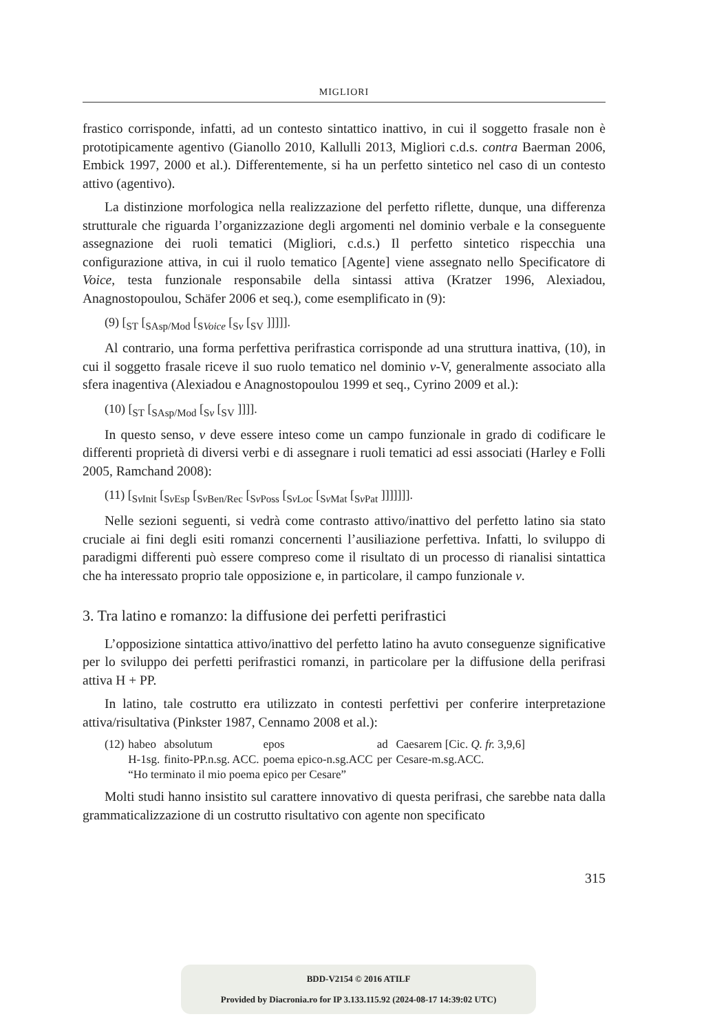MIGLIORI
frastico corrisponde, infatti, ad un contesto sintattico inattivo, in cui il soggetto frasale non è prototipicamente agentivo (Gianollo 2010, Kallulli 2013, Migliori c.d.s. contra Baerman 2006, Embick 1997, 2000 et al.). Differentemente, si ha un perfetto sintetico nel caso di un contesto attivo (agentivo).
La distinzione morfologica nella realizzazione del perfetto riflette, dunque, una differenza strutturale che riguarda l’organizzazione degli argomenti nel dominio verbale e la conseguente assegnazione dei ruoli tematici (Migliori, c.d.s.) Il perfetto sintetico rispecchia una configurazione attiva, in cui il ruolo tematico [Agente] viene assegnato nello Specificatore di Voice, testa funzionale responsabile della sintassi attiva (Kratzer 1996, Alexiadou, Anagnostopoulou, Schäfer 2006 et seq.), come esemplificato in (9):
(9) [<sub>ST</sub> [<sub>SAsp/Mod</sub> [<sub>SVoice</sub> [<sub>Sv</sub> [<sub>SV</sub> ]]]]].
Al contrario, una forma perfettiva perifrastica corrisponde ad una struttura inattiva, (10), in cui il soggetto frasale riceve il suo ruolo tematico nel dominio v-V, generalmente associato alla sfera inagentiva (Alexiadou e Anagnostopoulou 1999 et seq., Cyrino 2009 et al.):
(10) [<sub>ST</sub> [<sub>SAsp/Mod</sub> [<sub>Sv</sub> [<sub>SV</sub> ]]]].
In questo senso, v deve essere inteso come un campo funzionale in grado di codificare le differenti proprietà di diversi verbi e di assegnare i ruoli tematici ad essi associati (Harley e Folli 2005, Ramchand 2008):
(11) [<sub>Sv Init</sub> [<sub>Sv Esp</sub> [<sub>Sv Ben/Rec</sub> [<sub>Sv Poss</sub> [<sub>Sv Loc</sub> [<sub>Sv Mat</sub> [<sub>Sv Pat</sub> ]]]]]]].
Nelle sezioni seguenti, si vedrà come contrasto attivo/inattivo del perfetto latino sia stato cruciale ai fini degli esiti romanzi concernenti l’ausiliazione perfettiva. Infatti, lo sviluppo di paradigmi differenti può essere compreso come il risultato di un processo di rianalisi sintattica che ha interessato proprio tale opposizione e, in particolare, il campo funzionale v.
3. Tra latino e romanzo: la diffusione dei perfetti perifrastici
L’opposizione sintattica attivo/inattivo del perfetto latino ha avuto conseguenze significative per lo sviluppo dei perfetti perifrastici romanzi, in particolare per la diffusione della perifrasi attiva H + PP.
In latino, tale costrutto era utilizzato in contesti perfettivi per conferire interpretazione attiva/risultativa (Pinkster 1987, Cennamo 2008 et al.):
| (12) | habeo | absolutum | epos | ad | Caesarem [Cic. Q. fr. 3,9,6] |
| | H-1sg. | finito-PP.n.sg. ACC. | poema epico-n.sg.ACC | per | Cesare-m.sg.ACC. |
| | “Ho terminato il mio poema epico per Cesare” | | | | |
Molti studi hanno insistito sul carattere innovativo di questa perifrasi, che sarebbe nata dalla grammaticalizzazione di un costrutto risultativo con agente non specificato
315
BDD-V2154 © 2016 ATILF
Provided by Diacronia.ro for IP 3.133.115.92 (2024-08-17 14:39:02 UTC)